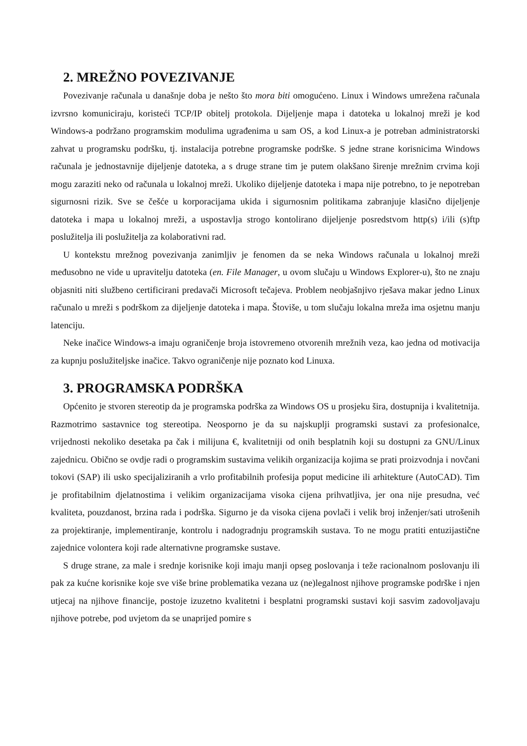2. MREŽNO POVEZIVANJE
Povezivanje računala u današnje doba je nešto što mora biti omogućeno. Linux i Windows umrežena računala izvrsno komuniciraju, koristeći TCP/IP obitelj protokola. Dijeljenje mapa i datoteka u lokalnoj mreži je kod Windows-a podržano programskim modulima ugrađenima u sam OS, a kod Linux-a je potreban administratorski zahvat u programsku podršku, tj. instalacija potrebne programske podrške. S jedne strane korisnicima Windows računala je jednostavnije dijeljenje datoteka, a s druge strane tim je putem olakšano širenje mrežnim crvima koji mogu zaraziti neko od računala u lokalnoj mreži. Ukoliko dijeljenje datoteka i mapa nije potrebno, to je nepotreban sigurnosni rizik. Sve se češće u korporacijama ukida i sigurnosnim politikama zabranjuje klasično dijeljenje datoteka i mapa u lokalnoj mreži, a uspostavlja strogo kontolirano dijeljenje posredstvom http(s) i/ili (s)ftp poslužitelja ili poslužitelja za kolaborativni rad.
U kontekstu mrežnog povezivanja zanimljiv je fenomen da se neka Windows računala u lokalnoj mreži međusobno ne vide u upravitelju datoteka (en. File Manager, u ovom slučaju u Windows Explorer-u), što ne znaju objasniti niti službeno certificirani predavači Microsoft tečajeva. Problem neobjašnjivo rješava makar jedno Linux računalo u mreži s podrškom za dijeljenje datoteka i mapa. Štoviše, u tom slučaju lokalna mreža ima osjetnu manju latenciju.
Neke inačice Windows-a imaju ograničenje broja istovremeno otvorenih mrežnih veza, kao jedna od motivacija za kupnju poslužiteljske inačice. Takvo ograničenje nije poznato kod Linuxa.
3. PROGRAMSKA PODRŠKA
Općenito je stvoren stereotip da je programska podrška za Windows OS u prosjeku šira, dostupnija i kvalitetnija. Razmotrimo sastavnice tog stereotipa. Neosporno je da su najskuplji programski sustavi za profesionalce, vrijednosti nekoliko desetaka pa čak i milijuna €, kvalitetniji od onih besplatnih koji su dostupni za GNU/Linux zajednicu. Obično se ovdje radi o programskim sustavima velikih organizacija kojima se prati proizvodnja i novčani tokovi (SAP) ili usko specijaliziranih a vrlo profitabilnih profesija poput medicine ili arhitekture (AutoCAD). Tim je profitabilnim djelatnostima i velikim organizacijama visoka cijena prihvatljiva, jer ona nije presudna, već kvaliteta, pouzdanost, brzina rada i podrška. Sigurno je da visoka cijena povlači i velik broj inženjer/sati utrošenih za projektiranje, implementiranje, kontrolu i nadogradnju programskih sustava. To ne mogu pratiti entuzijastične zajednice volontera koji rade alternativne programske sustave.
S druge strane, za male i srednje korisnike koji imaju manji opseg poslovanja i teže racionalnom poslovanju ili pak za kućne korisnike koje sve više brine problematika vezana uz (ne)legalnost njihove programske podrške i njen utjecaj na njihove financije, postoje izuzetno kvalitetni i besplatni programski sustavi koji sasvim zadovoljavaju njihove potrebe, pod uvjetom da se unaprijed pomire s